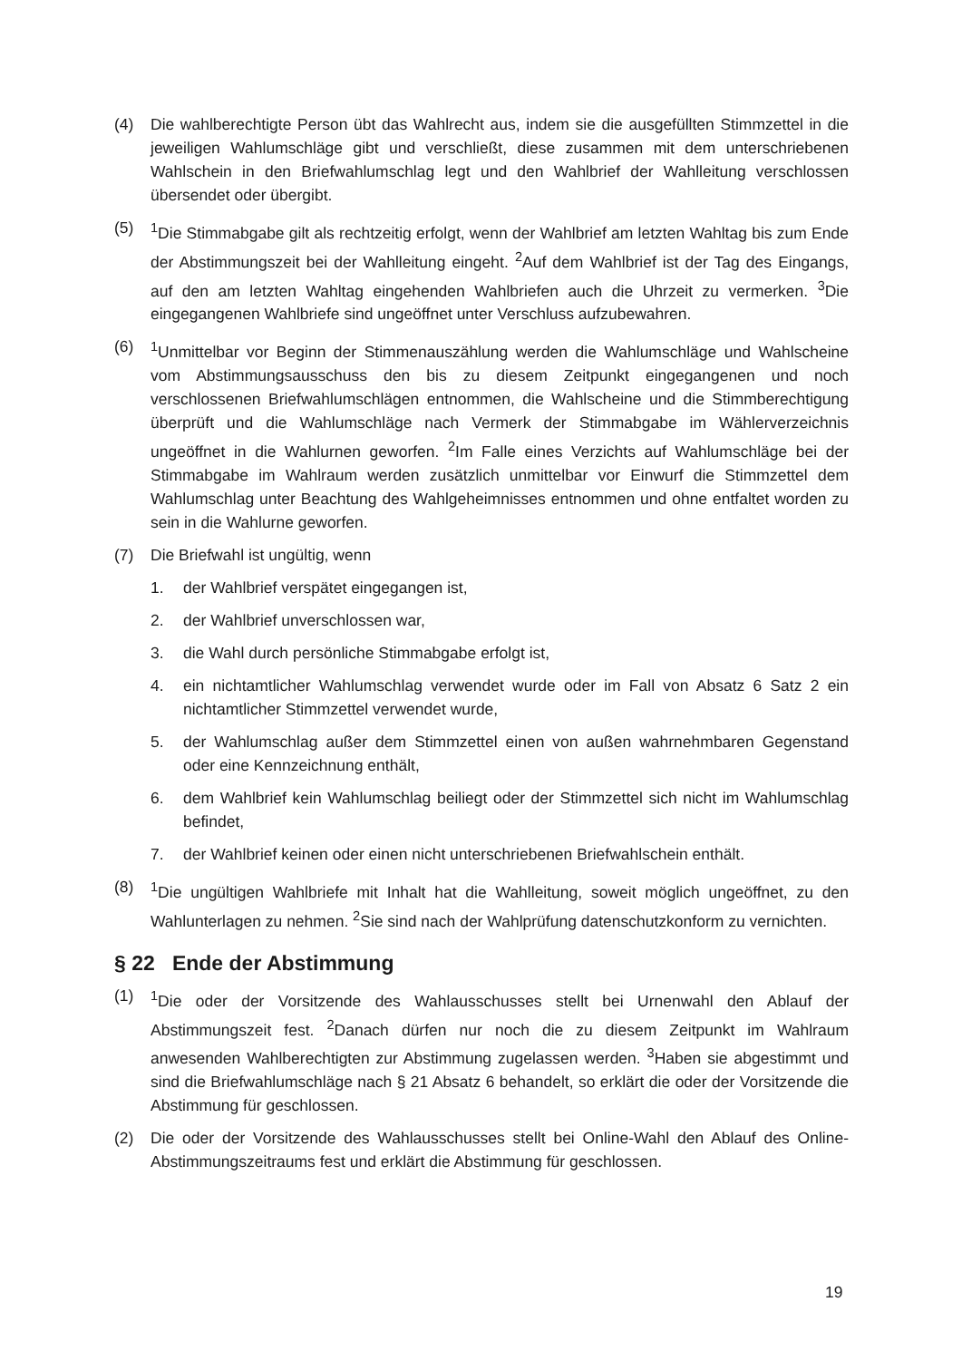(4) Die wahlberechtigte Person übt das Wahlrecht aus, indem sie die ausgefüllten Stimmzettel in die jeweiligen Wahlumschläge gibt und verschließt, diese zusammen mit dem unterschriebenen Wahlschein in den Briefwahlumschlag legt und den Wahlbrief der Wahlleitung verschlossen übersendet oder übergibt.
(5) <sup>1</sup> Die Stimmabgabe gilt als rechtzeitig erfolgt, wenn der Wahlbrief am letzten Wahltag bis zum Ende der Abstimmungszeit bei der Wahlleitung eingeht. <sup>2</sup>Auf dem Wahlbrief ist der Tag des Eingangs, auf den am letzten Wahltag eingehenden Wahlbriefen auch die Uhrzeit zu vermerken. <sup>3</sup>Die eingegangenen Wahlbriefe sind ungeöffnet unter Verschluss aufzubewahren.
(6) <sup>1</sup> Unmittelbar vor Beginn der Stimmenauszählung werden die Wahlumschläge und Wahlscheine vom Abstimmungsausschuss den bis zu diesem Zeitpunkt eingegangenen und noch verschlossenen Briefwahlumschlägen entnommen, die Wahlscheine und die Stimmberechtigung überprüft und die Wahlumschläge nach Vermerk der Stimmabgabe im Wählerverzeichnis ungeöffnet in die Wahlurnen geworfen. <sup>2</sup>Im Falle eines Verzichts auf Wahlumschläge bei der Stimmabgabe im Wahlraum werden zusätzlich unmittelbar vor Einwurf die Stimmzettel dem Wahlumschlag unter Beachtung des Wahlgeheimnisses entnommen und ohne entfaltet worden zu sein in die Wahlurne geworfen.
(7) Die Briefwahl ist ungültig, wenn
1. der Wahlbrief verspätet eingegangen ist,
2. der Wahlbrief unverschlossen war,
3. die Wahl durch persönliche Stimmabgabe erfolgt ist,
4. ein nichtamtlicher Wahlumschlag verwendet wurde oder im Fall von Absatz 6 Satz 2 ein nichtamtlicher Stimmzettel verwendet wurde,
5. der Wahlumschlag außer dem Stimmzettel einen von außen wahrnehmbaren Gegenstand oder eine Kennzeichnung enthält,
6. dem Wahlbrief kein Wahlumschlag beiliegt oder der Stimmzettel sich nicht im Wahlumschlag befindet,
7. der Wahlbrief keinen oder einen nicht unterschriebenen Briefwahlschein enthält.
(8) <sup>1</sup> Die ungültigen Wahlbriefe mit Inhalt hat die Wahlleitung, soweit möglich ungeöffnet, zu den Wahlunterlagen zu nehmen. <sup>2</sup>Sie sind nach der Wahlprüfung datenschutzkonform zu vernichten.
§ 22 Ende der Abstimmung
(1) <sup>1</sup> Die oder der Vorsitzende des Wahlausschusses stellt bei Urnenwahl den Ablauf der Abstimmungszeit fest. <sup>2</sup>Danach dürfen nur noch die zu diesem Zeitpunkt im Wahlraum anwesenden Wahlberechtigten zur Abstimmung zugelassen werden. <sup>3</sup>Haben sie abgestimmt und sind die Briefwahlumschläge nach § 21 Absatz 6 behandelt, so erklärt die oder der Vorsitzende die Abstimmung für geschlossen.
(2) Die oder der Vorsitzende des Wahlausschusses stellt bei Online-Wahl den Ablauf des Online-Abstimmungszeitraums fest und erklärt die Abstimmung für geschlossen.
19